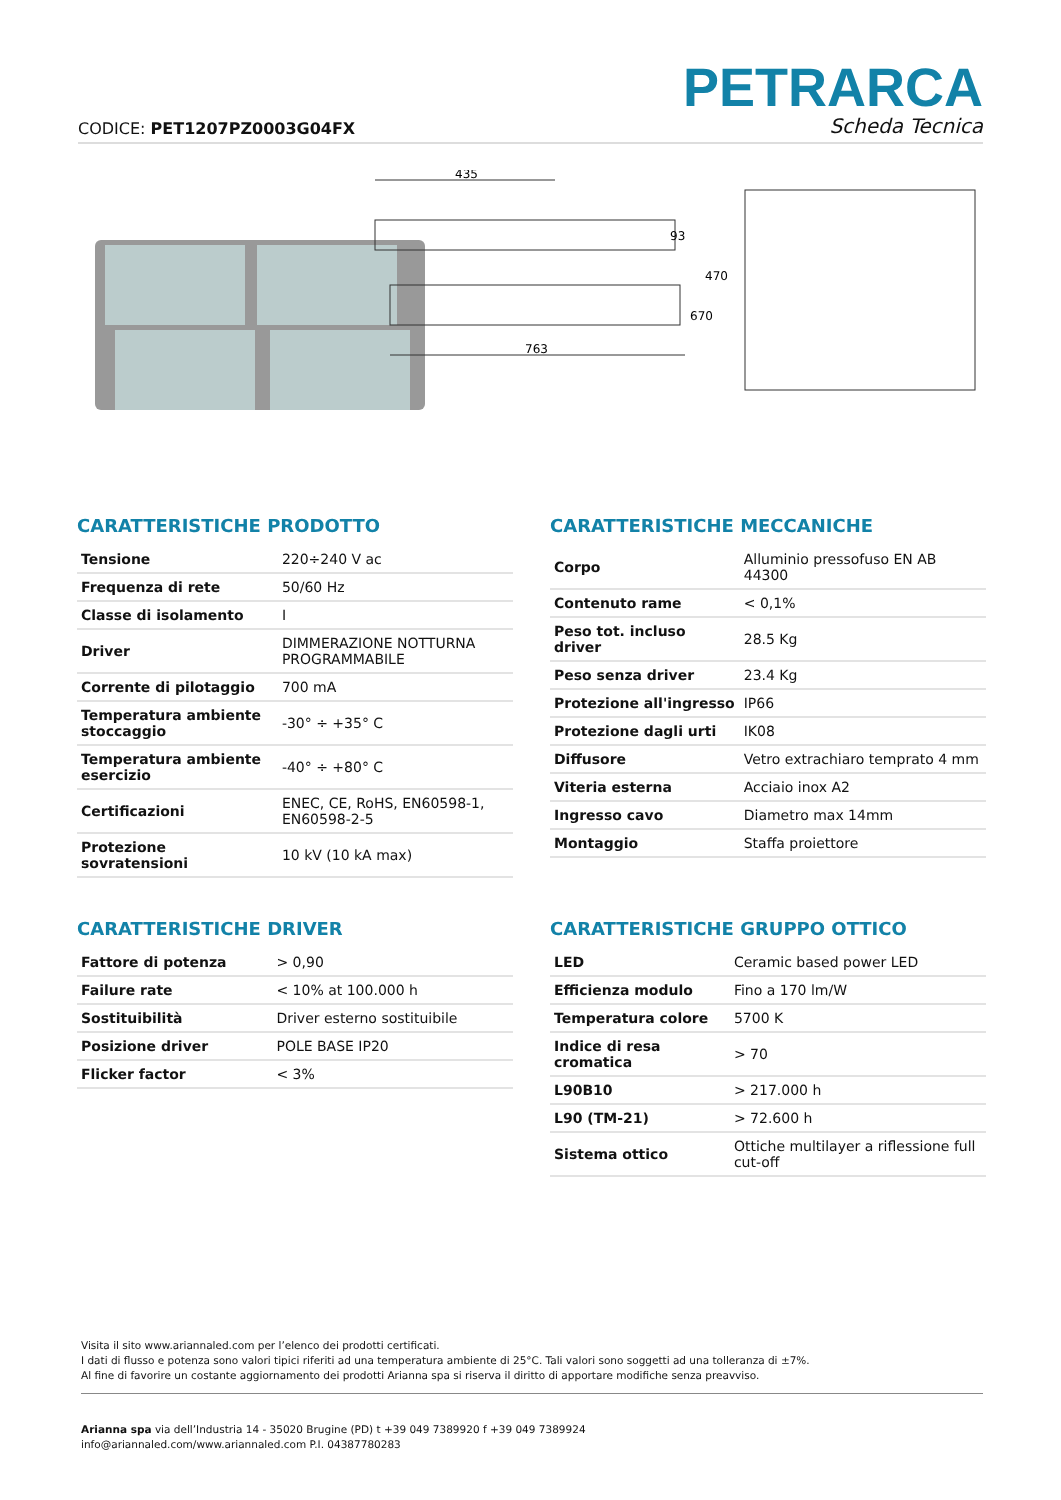CODICE: PET1207PZ0003G04FX
PETRARCA
Scheda Tecnica
435
93
763
470
670
CARATTERISTICHE PRODOTTO
| Tensione | 220÷240 V ac |
| Frequenza di rete | 50/60 Hz |
| Classe di isolamento | I |
| Driver | DIMMERAZIONE NOTTURNA PROGRAMMABILE |
| Corrente di pilotaggio | 700 mA |
| Temperatura ambiente stoccaggio | -30° ÷ +35° C |
| Temperatura ambiente esercizio | -40° ÷ +80° C |
| Certificazioni | ENEC, CE, RoHS, EN60598-1, EN60598-2-5 |
| Protezione sovratensioni | 10 kV (10 kA max) |
CARATTERISTICHE MECCANICHE
| Corpo | Alluminio pressofuso EN AB 44300 |
| Contenuto rame | < 0,1% |
| Peso tot. incluso driver | 28.5 Kg |
| Peso senza driver | 23.4 Kg |
| Protezione all'ingresso | IP66 |
| Protezione dagli urti | IK08 |
| Diffusore | Vetro extrachiaro temprato 4 mm |
| Viteria esterna | Acciaio inox A2 |
| Ingresso cavo | Diametro max 14mm |
| Montaggio | Staffa proiettore |
CARATTERISTICHE DRIVER
| Fattore di potenza | > 0,90 |
| Failure rate | < 10% at 100.000 h |
| Sostituibilità | Driver esterno sostituibile |
| Posizione driver | POLE BASE IP20 |
| Flicker factor | < 3% |
CARATTERISTICHE GRUPPO OTTICO
| LED | Ceramic based power LED |
| Efficienza modulo | Fino a 170 lm/W |
| Temperatura colore | 5700 K |
| Indice di resa cromatica | > 70 |
| L90B10 | > 217.000 h |
| L90 (TM-21) | > 72.600 h |
| Sistema ottico | Ottiche multilayer a riflessione full cut-off |
Visita il sito www.ariannaled.com per l’elenco dei prodotti certificati.
I dati di flusso e potenza sono valori tipici riferiti ad una temperatura ambiente di 25°C. Tali valori sono soggetti ad una tolleranza di ±7%.
Al fine di favorire un costante aggiornamento dei prodotti Arianna spa si riserva il diritto di apportare modifiche senza preavviso.
Arianna spa via dell’Industria 14 - 35020 Brugine (PD) t +39 049 7389920 f +39 049 7389924
info@ariannaled.com/www.ariannaled.com P.I. 04387780283